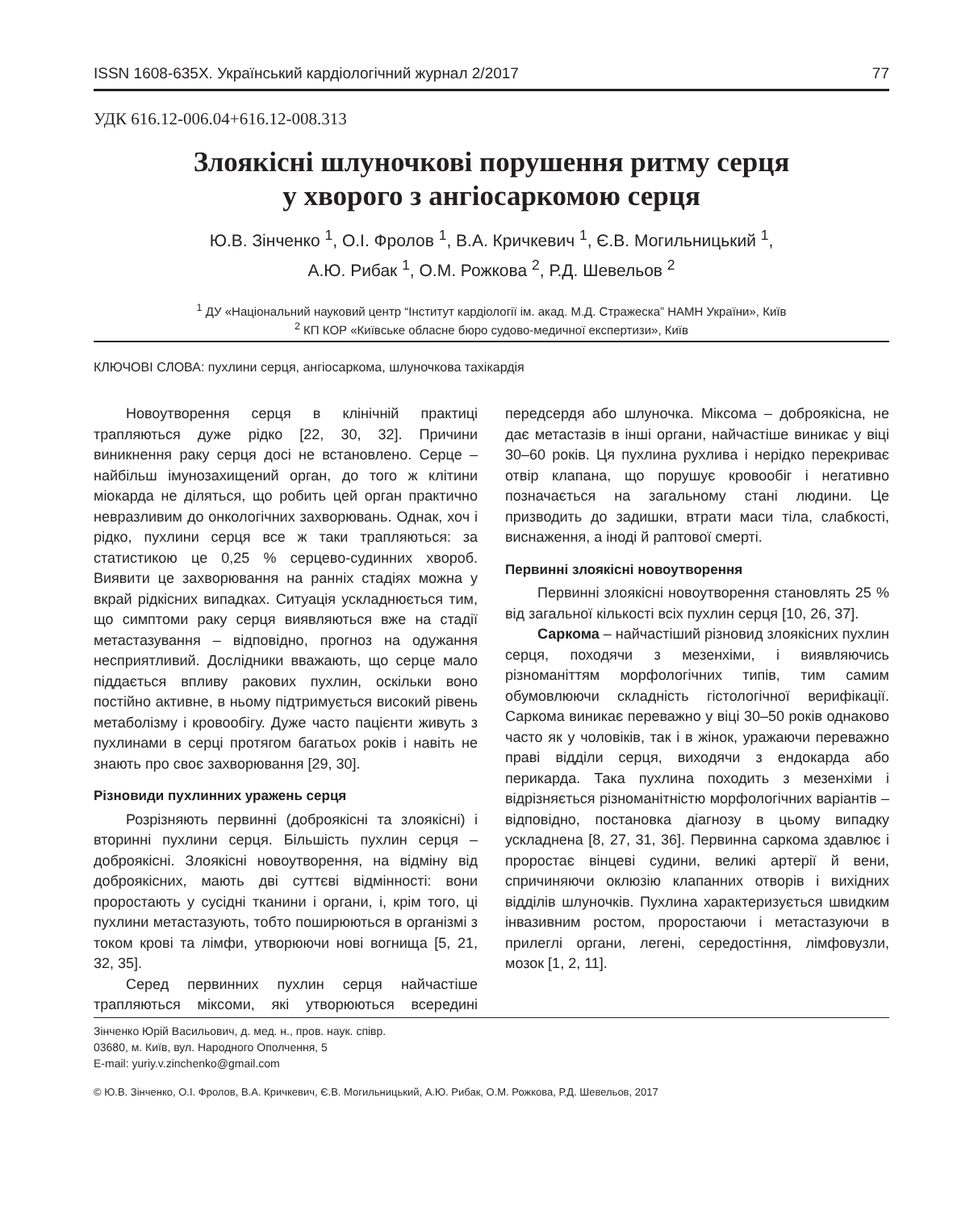ISSN 1608-635X. Український кардіологічний журнал 2/2017 77
УДК 616.12-006.04+616.12-008.313
Злоякісні шлуночкові порушення ритму серця
у хворого з ангіосаркомою серця
Ю.В. Зінченко <sup>1</sup>, О.І. Фролов <sup>1</sup>, В.А. Кричкевич <sup>1</sup>, Є.В. Могильницький <sup>1</sup>,
А.Ю. Рибак <sup>1</sup>, О.М. Рожкова <sup>2</sup>, Р.Д. Шевельов <sup>2</sup>
<sup>1</sup> ДУ «Національний науковий центр “Інститут кардіології ім. акад. М.Д. Стражеска” НАМН України», Київ
<sup>2</sup> КП КОР «Київське обласне бюро судово-медичної експертизи», Київ
КЛЮЧОВІ СЛОВА: пухлини серця, ангіосаркома, шлуночкова тахікардія
Новоутворення серця в клінічній практиці трапляються дуже рідко [22, 30, 32]. Причини виникнення раку серця досі не встановлено. Серце – найбільш імунозахищений орган, до того ж клітини міокарда не діляться, що робить цей орган практично невразливим до онкологічних захворювань. Однак, хоч і рідко, пухлини серця все ж таки трапляються: за статистикою це 0,25 % серцево-судинних хвороб. Виявити це захворювання на ранніх стадіях можна у вкрай рідкісних випадках. Ситуація ускладнюється тим, що симптоми раку серця виявляються вже на стадії метастазування – відповідно, прогноз на одужання несприятливий. Дослідники вважають, що серце мало піддається впливу ракових пухлин, оскільки воно постійно активне, в ньому підтримується високий рівень метаболізму і кровообігу. Дуже часто пацієнти живуть з пухлинами в серці протягом багатьох років і навіть не знають про своє захворювання [29, 30].
Різновиди пухлинних уражень серця
Розрізняють первинні (доброякісні та злоякісні) і вторинні пухлини серця. Більшість пухлин серця – доброякісні. Злоякісні новоутворення, на відміну від доброякісних, мають дві суттєві відмінності: вони проростають у сусідні тканини і органи, і, крім того, ці пухлини метастазують, тобто поширюються в організмі з током крові та лімфи, утворюючи нові вогнища [5, 21, 32, 35].
Серед первинних пухлин серця найчастіше трапляються міксоми, які утворюються всередині передсердя або шлуночка. Міксома – доброякісна, не дає метастазів в інші органи, найчастіше виникає у віці 30–60 років. Ця пухлина рухлива і нерідко перекриває отвір клапана, що порушує кровообіг і негативно позначається на загальному стані людини. Це призводить до задишки, втрати маси тіла, слабкості, виснаження, а іноді й раптової смерті.
Первинні злоякісні новоутворення
Первинні злоякісні новоутворення становлять 25 % від загальної кількості всіх пухлин серця [10, 26, 37].
Саркома – найчастіший різновид злоякісних пухлин серця, походячи з мезенхіми, і виявляючись різноманіттям морфологічних типів, тим самим обумовлюючи складність гістологічної верифікації. Саркома виникає переважно у віці 30–50 років однаково часто як у чоловіків, так і в жінок, уражаючи переважно праві відділи серця, виходячи з ендокарда або перикарда. Така пухлина походить з мезенхіми і відрізняється різноманітністю морфологічних варіантів – відповідно, постановка діагнозу в цьому випадку ускладнена [8, 27, 31, 36]. Первинна саркома здавлює і проростає вінцеві судини, великі артерії й вени, спричиняючи оклюзію клапанних отворів і вихідних відділів шлуночків. Пухлина характеризується швидким інвазивним ростом, проростаючи і метастазуючи в прилеглі органи, легені, середостіння, лімфовузли, мозок [1, 2, 11].
Зінченко Юрій Васильович, д. мед. н., пров. наук. співр.
03680, м. Київ, вул. Народного Ополчення, 5
E-mail: yuriy.v.zinchenko@gmail.com
© Ю.В. Зінченко, О.І. Фролов, В.А. Кричкевич, Є.В. Могильницький, А.Ю. Рибак, О.М. Рожкова, Р.Д. Шевельов, 2017